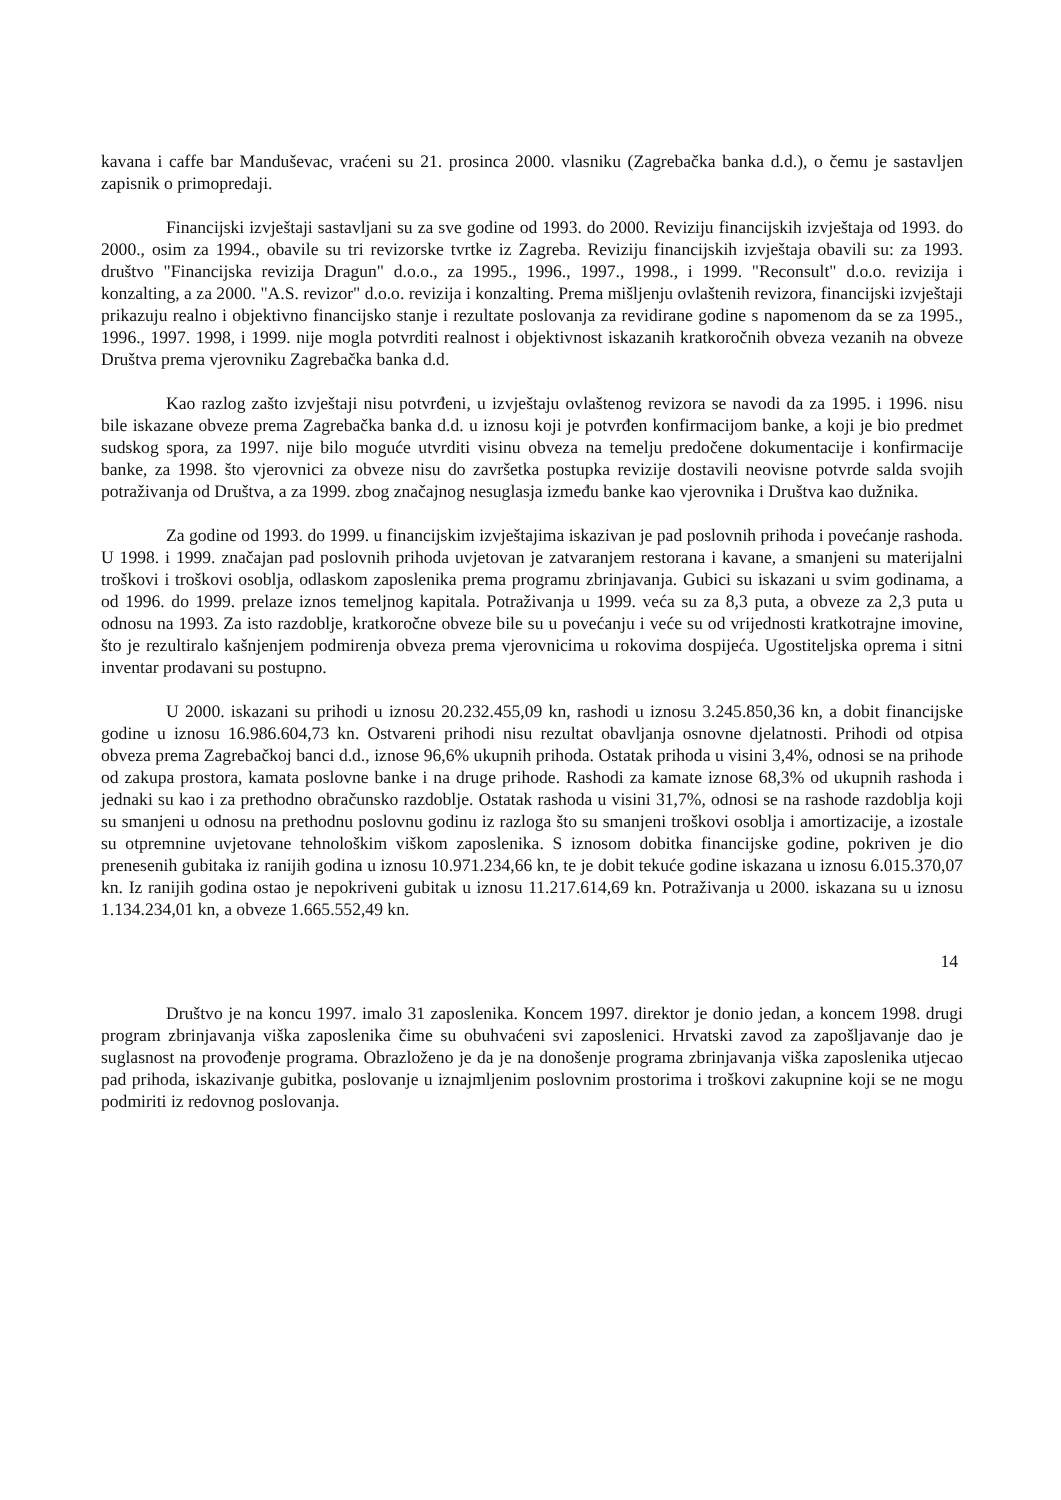kavana i caffe bar Manduševac, vraćeni su 21. prosinca 2000. vlasniku (Zagrebačka banka d.d.), o čemu je sastavljen zapisnik o primopredaji.
Financijski izvještaji sastavljani su za sve godine od 1993. do 2000. Reviziju financijskih izvještaja od 1993. do 2000., osim za 1994., obavile su tri revizorske tvrtke iz Zagreba. Reviziju financijskih izvještaja obavili su: za 1993. društvo "Financijska revizija Dragun" d.o.o., za 1995., 1996., 1997., 1998., i 1999. "Reconsult" d.o.o. revizija i konzalting, a za 2000. "A.S. revizor" d.o.o. revizija i konzalting. Prema mišljenju ovlaštenih revizora, financijski izvještaji prikazuju realno i objektivno financijsko stanje i rezultate poslovanja za revidirane godine s napomenom da se za 1995., 1996., 1997. 1998, i 1999. nije mogla potvrditi realnost i objektivnost iskazanih kratkoročnih obveza vezanih na obveze Društva prema vjerovniku Zagrebačka banka d.d.
Kao razlog zašto izvještaji nisu potvrđeni, u izvještaju ovlaštenog revizora se navodi da za 1995. i 1996. nisu bile iskazane obveze prema Zagrebačka banka d.d. u iznosu koji je potvrđen konfirmacijom banke, a koji je bio predmet sudskog spora, za 1997. nije bilo moguće utvrditi visinu obveza na temelju predočene dokumentacije i konfirmacije banke, za 1998. što vjerovnici za obveze nisu do završetka postupka revizije dostavili neovisne potvrde salda svojih potraživanja od Društva, a za 1999. zbog značajnog nesuglasja između banke kao vjerovnika i Društva kao dužnika.
Za godine od 1993. do 1999. u financijskim izvještajima iskazivan je pad poslovnih prihoda i povećanje rashoda. U 1998. i 1999. značajan pad poslovnih prihoda uvjetovan je zatvaranjem restorana i kavane, a smanjeni su materijalni troškovi i troškovi osoblja, odlaskom zaposlenika prema programu zbrinjavanja. Gubici su iskazani u svim godinama, a od 1996. do 1999. prelaze iznos temeljnog kapitala. Potraživanja u 1999. veća su za 8,3 puta, a obveze za 2,3 puta u odnosu na 1993. Za isto razdoblje, kratkoročne obveze bile su u povećanju i veće su od vrijednosti kratkotrajne imovine, što je rezultiralo kašnjenjem podmirenja obveza prema vjerovnicima u rokovima dospijeća. Ugostiteljska oprema i sitni inventar prodavani su postupno.
U 2000. iskazani su prihodi u iznosu 20.232.455,09 kn, rashodi u iznosu 3.245.850,36 kn, a dobit financijske godine u iznosu 16.986.604,73 kn. Ostvareni prihodi nisu rezultat obavljanja osnovne djelatnosti. Prihodi od otpisa obveza prema Zagrebačkoj banci d.d., iznose 96,6% ukupnih prihoda. Ostatak prihoda u visini 3,4%, odnosi se na prihode od zakupa prostora, kamata poslovne banke i na druge prihode. Rashodi za kamate iznose 68,3% od ukupnih rashoda i jednaki su kao i za prethodno obračunsko razdoblje. Ostatak rashoda u visini 31,7%, odnosi se na rashode razdoblja koji su smanjeni u odnosu na prethodnu poslovnu godinu iz razloga što su smanjeni troškovi osoblja i amortizacije, a izostale su otpremnine uvjetovane tehnološkim viškom zaposlenika. S iznosom dobitka financijske godine, pokriven je dio prenesenih gubitaka iz ranijih godina u iznosu 10.971.234,66 kn, te je dobit tekuće godine iskazana u iznosu 6.015.370,07 kn. Iz ranijih godina ostao je nepokriveni gubitak u iznosu 11.217.614,69 kn. Potraživanja u 2000. iskazana su u iznosu 1.134.234,01 kn, a obveze 1.665.552,49 kn.
14
Društvo je na koncu 1997. imalo 31 zaposlenika. Koncem 1997. direktor je donio jedan, a koncem 1998. drugi program zbrinjavanja viška zaposlenika čime su obuhvaćeni svi zaposlenici. Hrvatski zavod za zapošljavanje dao je suglasnost na provođenje programa. Obrazloženo je da je na donošenje programa zbrinjavanja viška zaposlenika utjecao pad prihoda, iskazivanje gubitka, poslovanje u iznajmljenim poslovnim prostorima i troškovi zakupnine koji se ne mogu podmiriti iz redovnog poslovanja.